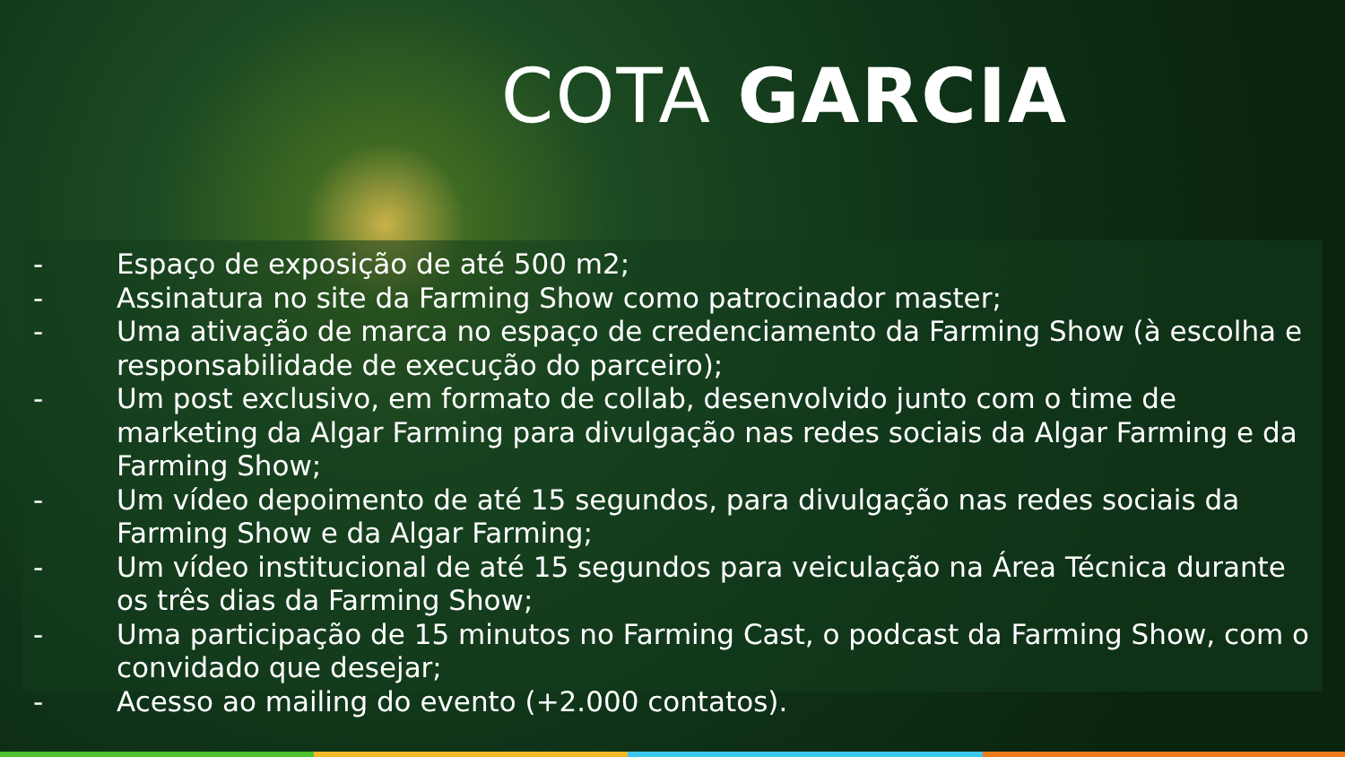COTA GARCIA
- Espaço de exposição de até 500 m2;
- Assinatura no site da Farming Show como patrocinador master;
- Uma ativação de marca no espaço de credenciamento da Farming Show (à escolha e responsabilidade de execução do parceiro);
- Um post exclusivo, em formato de collab, desenvolvido junto com o time de marketing da Algar Farming para divulgação nas redes sociais da Algar Farming e da Farming Show;
- Um vídeo depoimento de até 15 segundos, para divulgação nas redes sociais da Farming Show e da Algar Farming;
- Um vídeo institucional de até 15 segundos para veiculação na Área Técnica durante os três dias da Farming Show;
- Uma participação de 15 minutos no Farming Cast, o podcast da Farming Show, com o convidado que desejar;
- Acesso ao mailing do evento (+2.000 contatos).